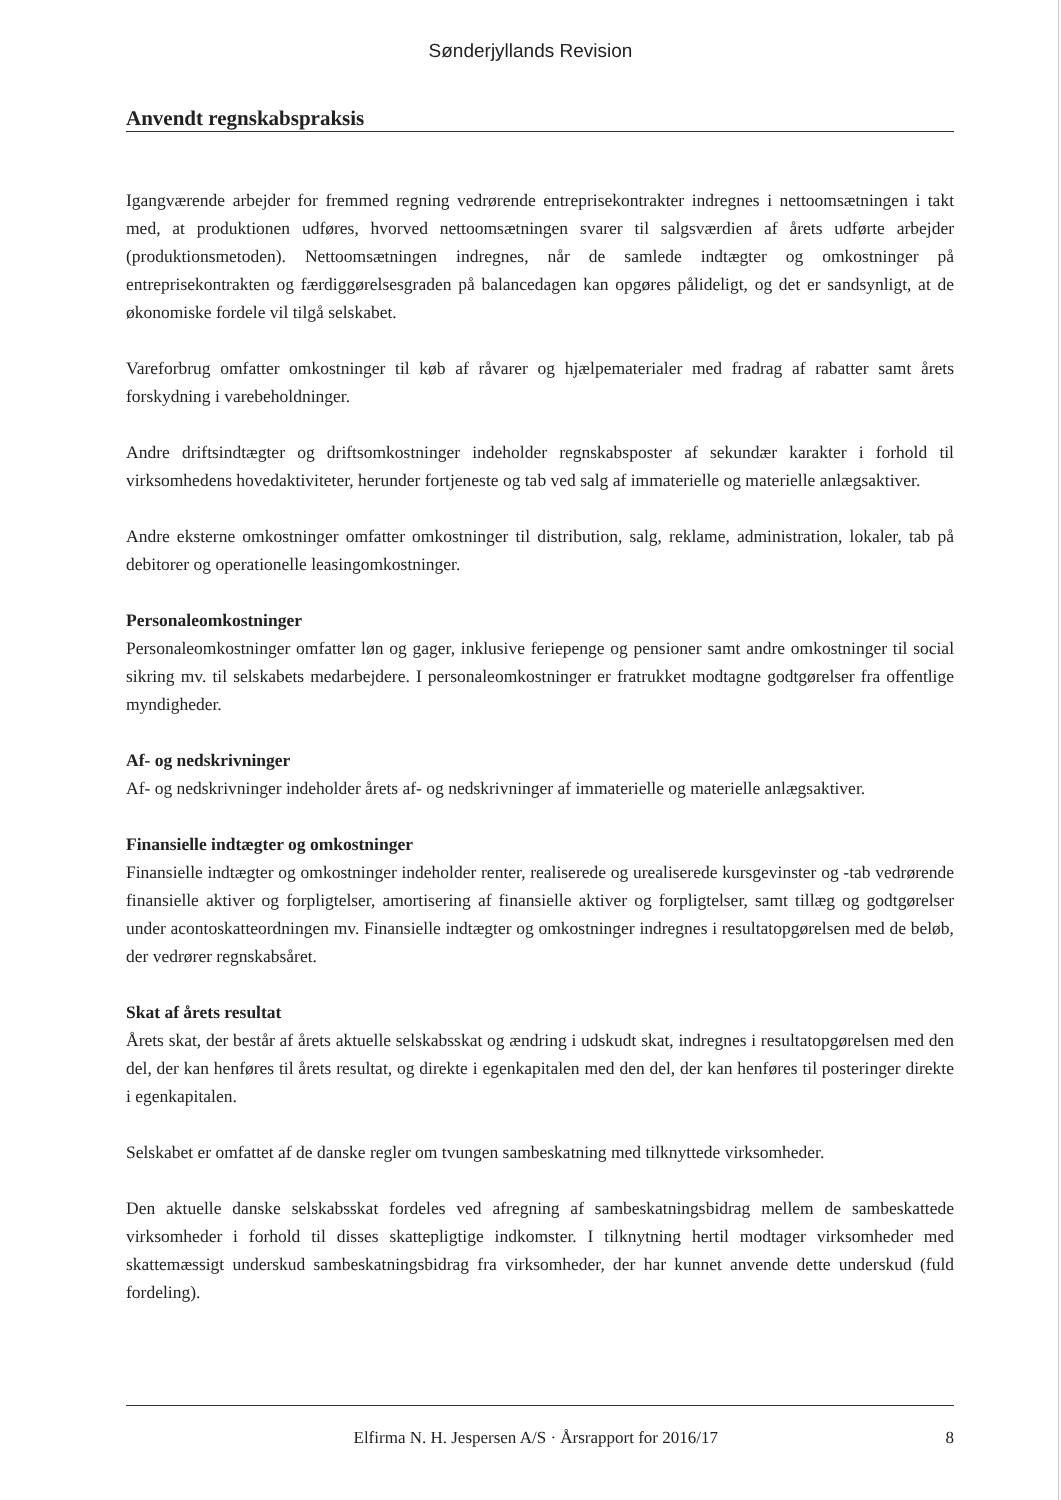Sønderjyllands Revision
Anvendt regnskabspraksis
Igangværende arbejder for fremmed regning vedrørende entreprisekontrakter indregnes i nettoomsætningen i takt med, at produktionen udføres, hvorved nettoomsætningen svarer til salgsværdien af årets udførte arbejder (produktionsmetoden). Nettoomsætningen indregnes, når de samlede indtægter og omkostninger på entreprisekontrakten og færdiggørelsesgraden på balancedagen kan opgøres pålideligt, og det er sandsynligt, at de økonomiske fordele vil tilgå selskabet.
Vareforbrug omfatter omkostninger til køb af råvarer og hjælpematerialer med fradrag af rabatter samt årets forskydning i varebeholdninger.
Andre driftsindtægter og driftsomkostninger indeholder regnskabsposter af sekundær karakter i forhold til virksomhedens hovedaktiviteter, herunder fortjeneste og tab ved salg af immaterielle og materielle anlægsaktiver.
Andre eksterne omkostninger omfatter omkostninger til distribution, salg, reklame, administration, lokaler, tab på debitorer og operationelle leasingomkostninger.
Personaleomkostninger
Personaleomkostninger omfatter løn og gager, inklusive feriepenge og pensioner samt andre omkostninger til social sikring mv. til selskabets medarbejdere. I personaleomkostninger er fratrukket modtagne godtgørelser fra offentlige myndigheder.
Af- og nedskrivninger
Af- og nedskrivninger indeholder årets af- og nedskrivninger af immaterielle og materielle anlægsaktiver.
Finansielle indtægter og omkostninger
Finansielle indtægter og omkostninger indeholder renter, realiserede og urealiserede kursgevinster og -tab vedrørende finansielle aktiver og forpligtelser, amortisering af finansielle aktiver og forpligtelser, samt tillæg og godtgørelser under acontoskatteordningen mv. Finansielle indtægter og omkostninger indregnes i resultatopgørelsen med de beløb, der vedrører regnskabsåret.
Skat af årets resultat
Årets skat, der består af årets aktuelle selskabsskat og ændring i udskudt skat, indregnes i resultatopgørelsen med den del, der kan henføres til årets resultat, og direkte i egenkapitalen med den del, der kan henføres til posteringer direkte i egenkapitalen.
Selskabet er omfattet af de danske regler om tvungen sambeskatning med tilknyttede virksomheder.
Den aktuelle danske selskabsskat fordeles ved afregning af sambeskatningsbidrag mellem de sambeskattede virksomheder i forhold til disses skattepligtige indkomster. I tilknytning hertil modtager virksomheder med skattemæssigt underskud sambeskatningsbidrag fra virksomheder, der har kunnet anvende dette underskud (fuld fordeling).
Elfirma N. H. Jespersen A/S · Årsrapport for 2016/17 8